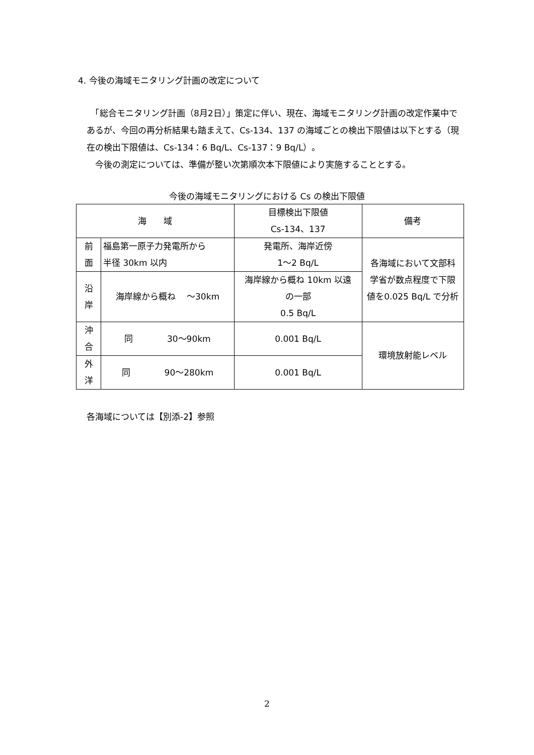4. 今後の海域モニタリング計画の改定について
　「総合モニタリング計画（8月2日）」策定に伴い、現在、海域モニタリング計画の改定作業中であるが、今回の再分析結果も踏まえて、Cs-134、137 の海域ごとの検出下限値は以下とする（現在の検出下限値は、Cs-134：6 Bq/L、Cs-137：9 Bq/L）。
　今後の測定については、準備が整い次第順次本下限値により実施することとする。
今後の海域モニタリングにおける Cs の検出下限値
| 海 域 | | 目標検出下限値 Cs-134、137 | 備考 |
| 前 面 | 福島第一原子力発電所から 半径 30km 以内 | 発電所、海岸近傍 1〜2 Bq/L | 各海域において文部科 学省が数点程度で下限 値を0.025 Bq/L で分析 |
| 沿 岸 | 海岸線から概ね 〜30km | 海岸線から概ね 10km 以遠 の一部 0.5 Bq/L | |
| 沖 合 | 同 30〜90km | 0.001 Bq/L | 環境放射能レベル |
| 外 洋 | 同 90〜280km | 0.001 Bq/L | |
各海域については【別添-2】参照
2